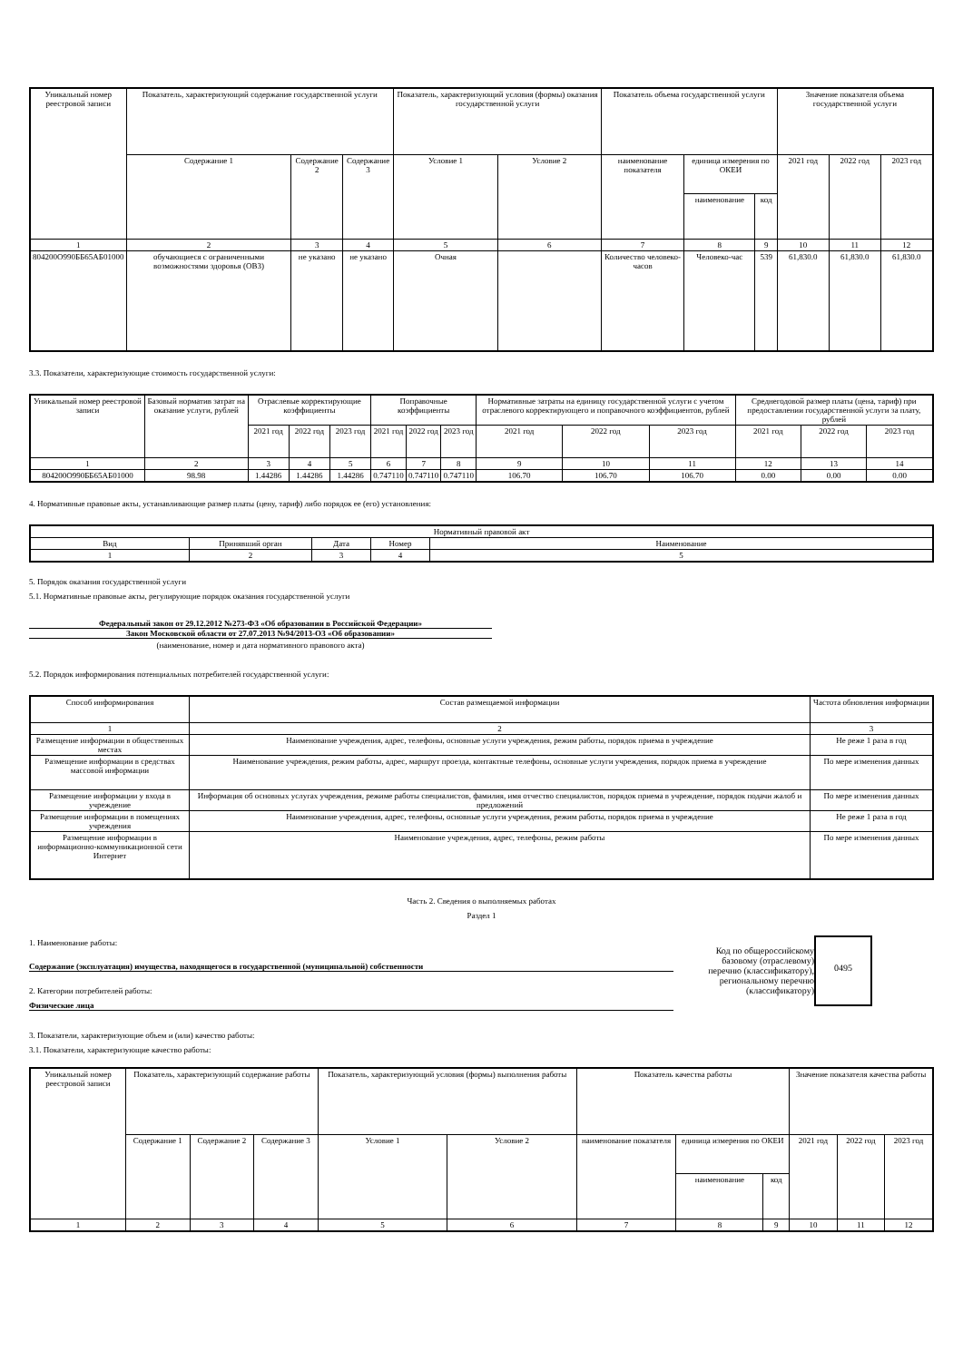| Уникальный номер реестровой записи | Показатель, характеризующий содержание государственной услуги | | | Показатель, характеризующий условия (формы) оказания государственной услуги | | Показатель объема государственной услуги | | | Значение показателя объема государственной услуги | | |
| --- | --- | --- | --- | --- | --- | --- | --- | --- | --- | --- | --- |
| | Содержание 1 | Содержание 2 | Содержание 3 | Условие 1 | Условие 2 | наименование показателя | единица измерения по ОКЕИ | | 2021 год | 2022 год | 2023 год |
| | | | | | | | наименование | код | | | |
| 1 | 2 | 3 | 4 | 5 | 6 | 7 | 8 | 9 | 10 | 11 | 12 |
| 804200О990ББ65АБ01000 | обучающиеся с ограниченными возможностями здоровья (ОВЗ) | не указано | не указано | Очная | | Количество человеко-часов | Человеко-час | 539 | 61,830.0 | 61,830.0 | 61,830.0 |
3.3. Показатели, характеризующие стоимость государственной услуги:
| Уникальный номер реестровой записи | Базовый норматив затрат на оказание услуги, рублей | Отраслевые корректирующие коэффициенты | | | Поправочные коэффициенты | | | Нормативные затраты на единицу государственной услуги с учетом отраслевого корректирующего и поправочного коэффициентов, рублей | | | Среднегодовой размер платы (цена, тариф) при предоставлении государственной услуги за плату, рублей | | |
| --- | --- | --- | --- | --- | --- | --- | --- | --- | --- | --- | --- | --- | --- |
| | | 2021 год | 2022 год | 2023 год | 2021 год | 2022 год | 2023 год | 2021 год | 2022 год | 2023 год | 2021 год | 2022 год | 2023 год |
| 1 | 2 | 3 | 4 | 5 | 6 | 7 | 8 | 9 | 10 | 11 | 12 | 13 | 14 |
| 804200О990ББ65АБ01000 | 98.98 | 1.44286 | 1.44286 | 1.44286 | 0.747110 | 0.747110 | 0.747110 | 106.70 | 106.70 | 106.70 | 0.00 | 0.00 | 0.00 |
4. Нормативные правовые акты, устанавливающие размер платы (цену, тариф) либо порядок ее (его) установления:
| Нормативный правовой акт | | | | |
| --- | --- | --- | --- | --- |
| Вид | Принявший орган | Дата | Номер | Наименование |
| 1 | 2 | 3 | 4 | 5 |
5. Порядок оказания государственной услуги
5.1. Нормативные правовые акты, регулирующие порядок оказания государственной услуги
Федеральный закон от 29.12.2012 №273-ФЗ «Об образовании в Российской Федерации»
Закон Московской области от 27.07.2013 №94/2013-ОЗ «Об образовании»
(наименование, номер и дата нормативного правового акта)
5.2. Порядок информирования потенциальных потребителей государственной услуги:
| Способ информирования | Состав размещаемой информации | Частота обновления информации |
| --- | --- | --- |
| 1 | 2 | 3 |
| Размещение информации в общественных местах | Наименование учреждения, адрес, телефоны, основные услуги учреждения, режим работы, порядок приема в учреждение | Не реже 1 раза в год |
| Размещение информации в средствах массовой информации | Наименование учреждения, режим работы, адрес, маршрут проезда, контактные телефоны, основные услуги учреждения, порядок приема в учреждение | По мере изменения данных |
| Размещение информации у входа в учреждение | Информация об основных услугах учреждения, режиме работы специалистов, фамилия, имя отчество специалистов, порядок приема в учреждение, порядок подачи жалоб и предложений | По мере изменения данных |
| Размещение информации в помещениях учреждения | Наименование учреждения, адрес, телефоны, основные услуги учреждения, режим работы, порядок приема в учреждение | Не реже 1 раза в год |
| Размещение информации в информационно-коммуникационной сети Интернет | Наименование учреждения, адрес, телефоны, режим работы | По мере изменения данных |
Часть 2. Сведения о выполняемых работах
Раздел 1
1. Наименование работы:
Содержание (эксплуатация) имущества, находящегося в государственной (муниципальной) собственности
2. Категории потребителей работы:
Физические лица
Код по общероссийскому базовому (отраслевому) перечню (классификатору), региональному перечню (классификатору)
0495
3. Показатели, характеризующие объем и (или) качество работы:
3.1. Показатели, характеризующие качество работы:
| Уникальный номер реестровой записи | Показатель, характеризующий содержание работы | | | Показатель, характеризующий условия (формы) выполнения работы | | Показатель качества работы | | | Значение показателя качества работы | | |
| --- | --- | --- | --- | --- | --- | --- | --- | --- | --- | --- | --- |
| | Содержание 1 | Содержание 2 | Содержание 3 | Условие 1 | Условие 2 | наименование показателя | единица измерения по ОКЕИ | | 2021 год | 2022 год | 2023 год |
| | | | | | | | наименование | код | | | |
| 1 | 2 | 3 | 4 | 5 | 6 | 7 | 8 | 9 | 10 | 11 | 12 |